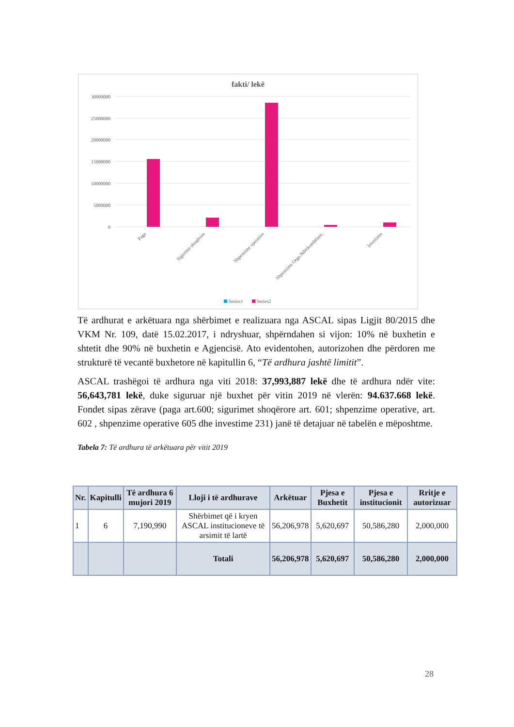fakti/ lekë
30000000
25000000
20000000
15000000
10000000
5000000
0
Paga
Sigurime shoqërore
Shpenzime operative
Shpenzime Orga.Ndërkombëtare.
Investime
Series1
Series2
Të ardhurat e arkëtuara nga shërbimet e realizuara nga ASCAL sipas Ligjit 80/2015 dhe VKM Nr. 109, datë 15.02.2017, i ndryshuar, shpërndahen si vijon: 10% në buxhetin e shtetit dhe 90% në buxhetin e Agjencisë. Ato evidentohen, autorizohen dhe përdoren me strukturë të vecantë buxhetore në kapitullin 6, “Të ardhura jashtë limitit”.
ASCAL trashëgoi të ardhura nga viti 2018: 37,993,887 lekë dhe të ardhura ndër vite: 56,643,781 lekë, duke siguruar një buxhet për vitin 2019 në vlerën: 94.637.668 lekë. Fondet sipas zërave (paga art.600; sigurimet shoqërore art. 601; shpenzime operative, art. 602 , shpenzime operative 605 dhe investime 231) janë të detajuar në tabelën e mëposhtme.
Tabela 7: Të ardhura të arkëtuara për vitit 2019
| Nr. | Kapitulli | Të ardhura 6 mujori 2019 | Lloji i të ardhurave | Arkëtuar | Pjesa e Buxhetit | Pjesa e institucionit | Rritje e autorizuar |
| --- | --- | --- | --- | --- | --- | --- | --- |
| 1 | 6 | 7,190,990 | Shërbimet që i kryen ASCAL institucioneve të arsimit të lartë | 56,206,978 | 5,620,697 | 50,586,280 | 2,000,000 |
| | | | Totali | 56,206,978 | 5,620,697 | 50,586,280 | 2,000,000 |
28